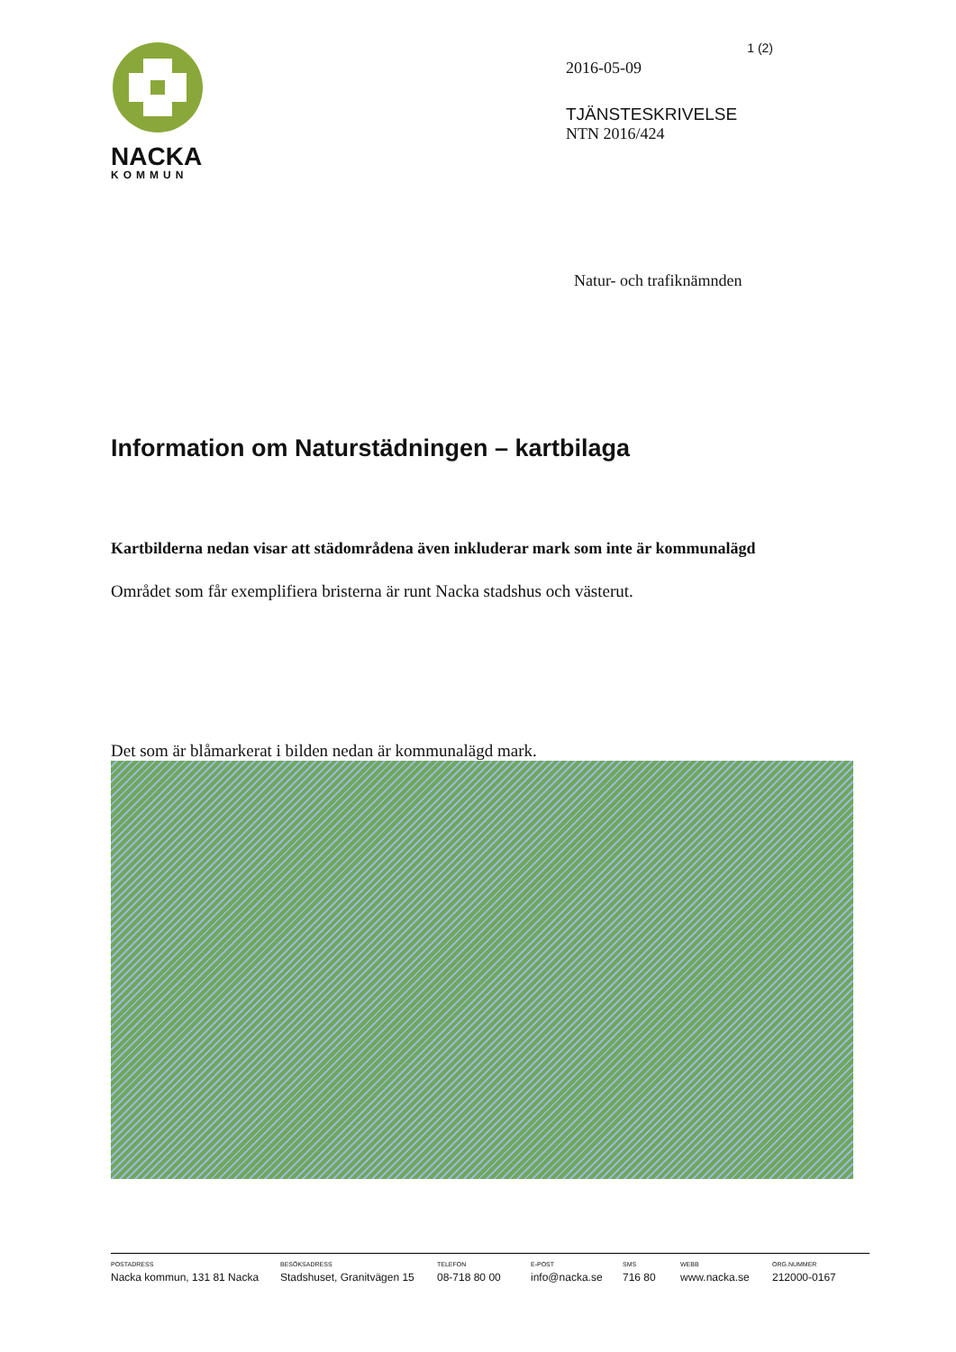NACKA
KOMMUN
1 (2)
2016-05-09
TJÄNSTESKRIVELSE
NTN 2016/424
Natur- och trafiknämnden
Information om Naturstädningen – kartbilaga
Kartbilderna nedan visar att städområdena även inkluderar mark som inte är kommunalägd
Området som får exemplifiera bristerna är runt Nacka stadshus och västerut.
Det som är blåmarkerat i bilden nedan är kommunalägd mark.
POSTADRESS
Nacka kommun, 131 81 Nacka
BESÖKSADRESS
Stadshuset, Granitvägen 15
TELEFON
08-718 80 00
E-POST
info@nacka.se
SMS
716 80
WEBB
www.nacka.se
ORG.NUMMER
212000-0167